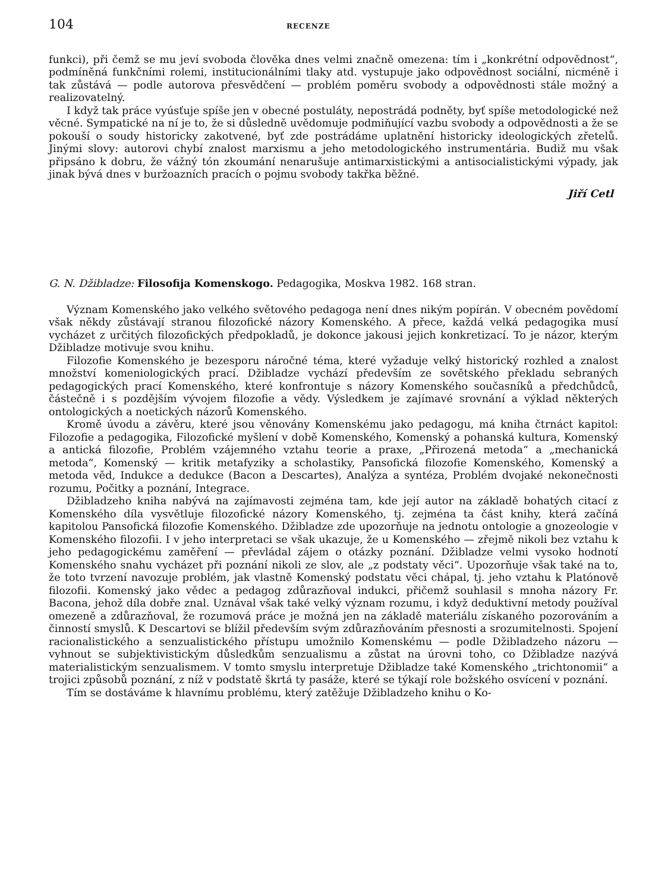104 RECENZE
funkci), při čemž se mu jeví svoboda člověka dnes velmi značně omezena: tím i „konkrétní odpovědnost“, podmíněná funkčními rolemi, institucionálními tlaky atd. vystupuje jako odpovědnost sociální, nicméně i tak zůstává — podle autorova přesvědčení — problém poměru svobody a odpovědnosti stále možný a realizovatelný.
I když tak práce vyúsťuje spíše jen v obecné postuláty, nepostrádá podněty, byť spíše metodologické než věcné. Sympatické na ní je to, že si důsledně uvědomuje podmiňující vazbu svobody a odpovědnosti a že se pokouší o soudy historicky zakotvené, byť zde postrádáme uplatnění historicky ideologických zřetelů. Jinými slovy: autorovi chybí znalost marxismu a jeho metodologického instrumentária. Budiž mu však připsáno k dobru, že vážný tón zkoumání nenarušuje antimarxistickými a antisocialistickými výpady, jak jinak bývá dnes v buržoazních pracích o pojmu svobody takřka běžné.
Jiří Cetl
G. N. Džibladze: Filosofija Komenskogo. Pedagogika, Moskva 1982. 168 stran.
Význam Komenského jako velkého světového pedagoga není dnes nikým popírán. V obecném povědomí však někdy zůstávají stranou filozofické názory Komenského. A přece, každá velká pedagogika musí vycházet z určitých filozofických předpokladů, je dokonce jakousi jejich konkretizací. To je názor, kterým Džibladze motivuje svou knihu.
Filozofie Komenského je bezesporu náročné téma, které vyžaduje velký historický rozhled a znalost množství komeniologických prací. Džibladze vychází především ze sovětského překladu sebraných pedagogických prací Komenského, které konfrontuje s názory Komenského současníků a předchůdců, částečně i s pozdějším vývojem filozofie a vědy. Výsledkem je zajímavé srovnání a výklad některých ontologických a noetických názorů Komenského.
Kromě úvodu a závěru, které jsou věnovány Komenskému jako pedagogu, má kniha čtrnáct kapitol: Filozofie a pedagogika, Filozofické myšlení v době Komenského, Komenský a pohanská kultura, Komenský a antická filozofie, Problém vzájemného vztahu teorie a praxe, „Přirozená metoda“ a „mechanická metoda“, Komenský — kritik metafyziky a scholastiky, Pansofická filozofie Komenského, Komenský a metoda věd, Indukce a dedukce (Bacon a Descartes), Analýza a syntéza, Problém dvojaké nekonečnosti rozumu, Počitky a poznání, Integrace.
Džibladzeho kniha nabývá na zajímavosti zejména tam, kde její autor na základě bohatých citací z Komenského díla vysvětluje filozofické názory Komenského, tj. zejména ta část knihy, která začíná kapitolou Pansofická filozofie Komenského. Džibladze zde upozorňuje na jednotu ontologie a gnozeologie v Komenského filozofii. I v jeho interpretaci se však ukazuje, že u Komenského — zřejmě nikoli bez vztahu k jeho pedagogickému zaměření — převládal zájem o otázky poznání. Džibladze velmi vysoko hodnotí Komenského snahu vycházet při poznání nikoli ze slov, ale „z podstaty věci“. Upozorňuje však také na to, že toto tvrzení navozuje problém, jak vlastně Komenský podstatu věci chápal, tj. jeho vztahu k Platónově filozofii. Komenský jako vědec a pedagog zdůrazňoval indukci, přičemž souhlasil s mnoha názory Fr. Bacona, jehož díla dobře znal. Uznával však také velký význam rozumu, i když deduktivní metody používal omezeně a zdůrazňoval, že rozumová práce je možná jen na základě materiálu získaného pozorováním a činností smyslů. K Descartovi se blížil především svým zdůrazňováním přesnosti a srozumitelnosti. Spojení racionalistického a senzualistického přístupu umožnilo Komenskému — podle Džibladzeho názoru — vyhnout se subjektivistickým důsledkům senzualismu a zůstat na úrovni toho, co Džibladze nazývá materialistickým senzualismem. V tomto smyslu interpretuje Džibladze také Komenského „trichtonomii“ a trojici způsobů poznání, z níž v podstatě škrtá ty pasáže, které se týkají role božského osvícení v poznání.
Tím se dostáváme k hlavnímu problému, který zatěžuje Džibladzeho knihu o Ko-